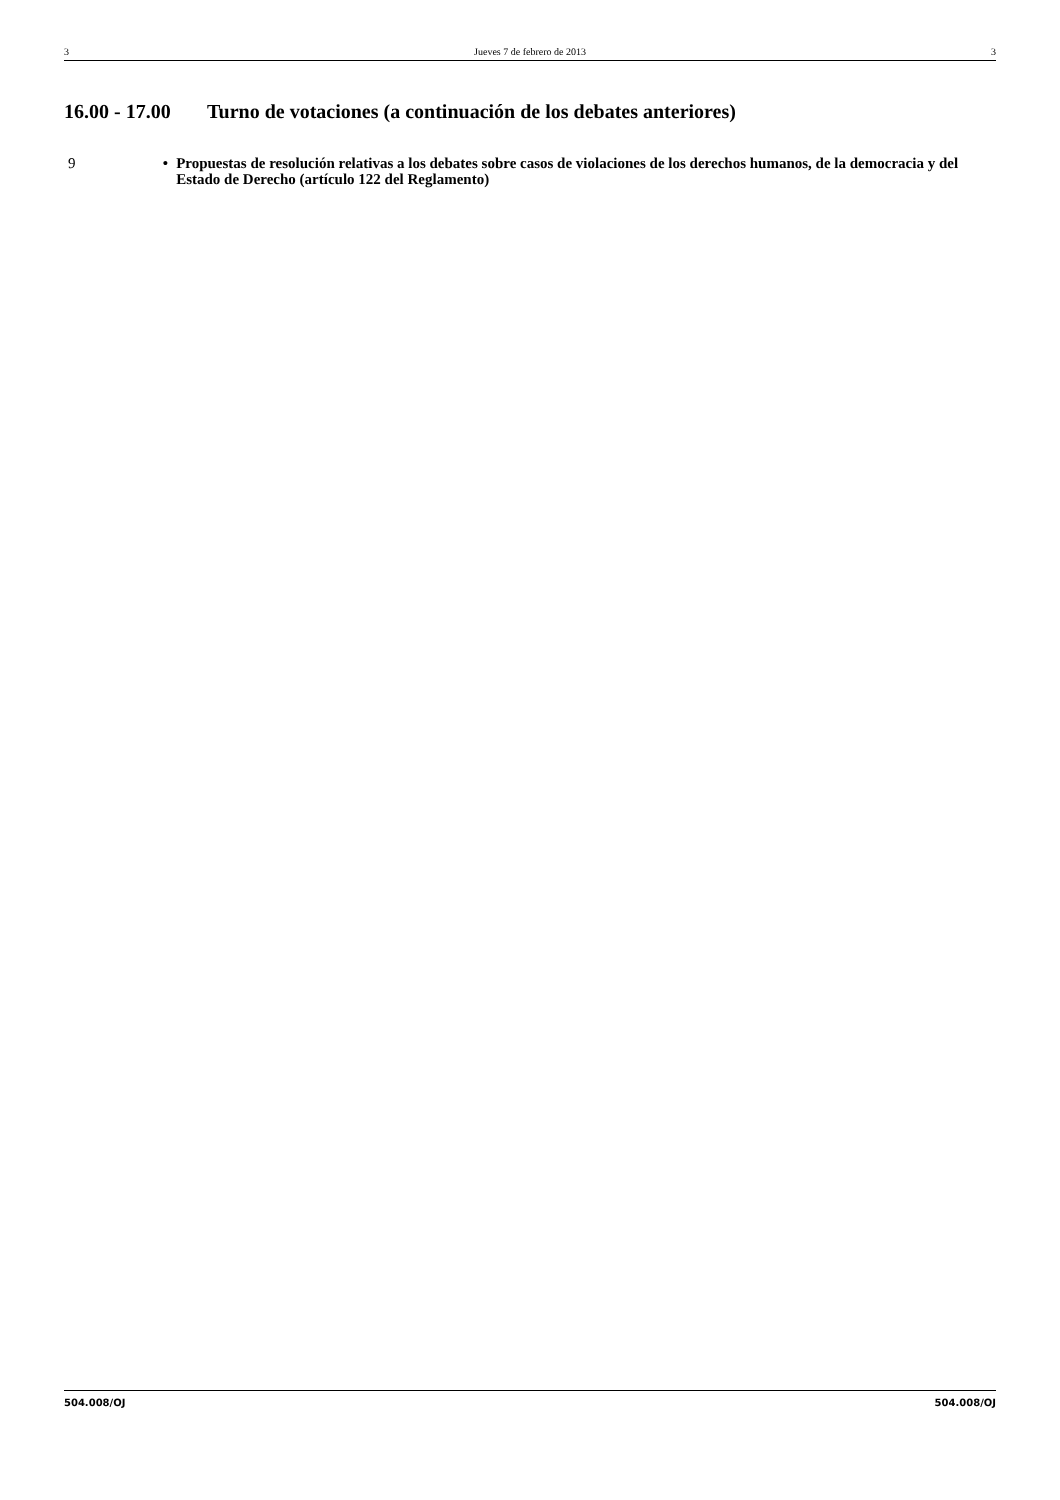3 Jueves 7 de febrero de 2013 3
16.00 - 17.00 Turno de votaciones (a continuación de los debates anteriores)
9
• Propuestas de resolución relativas a los debates sobre casos de violaciones de los derechos humanos, de la democracia y del Estado de Derecho (artículo 122 del Reglamento)
504.008/OJ 504.008/OJ